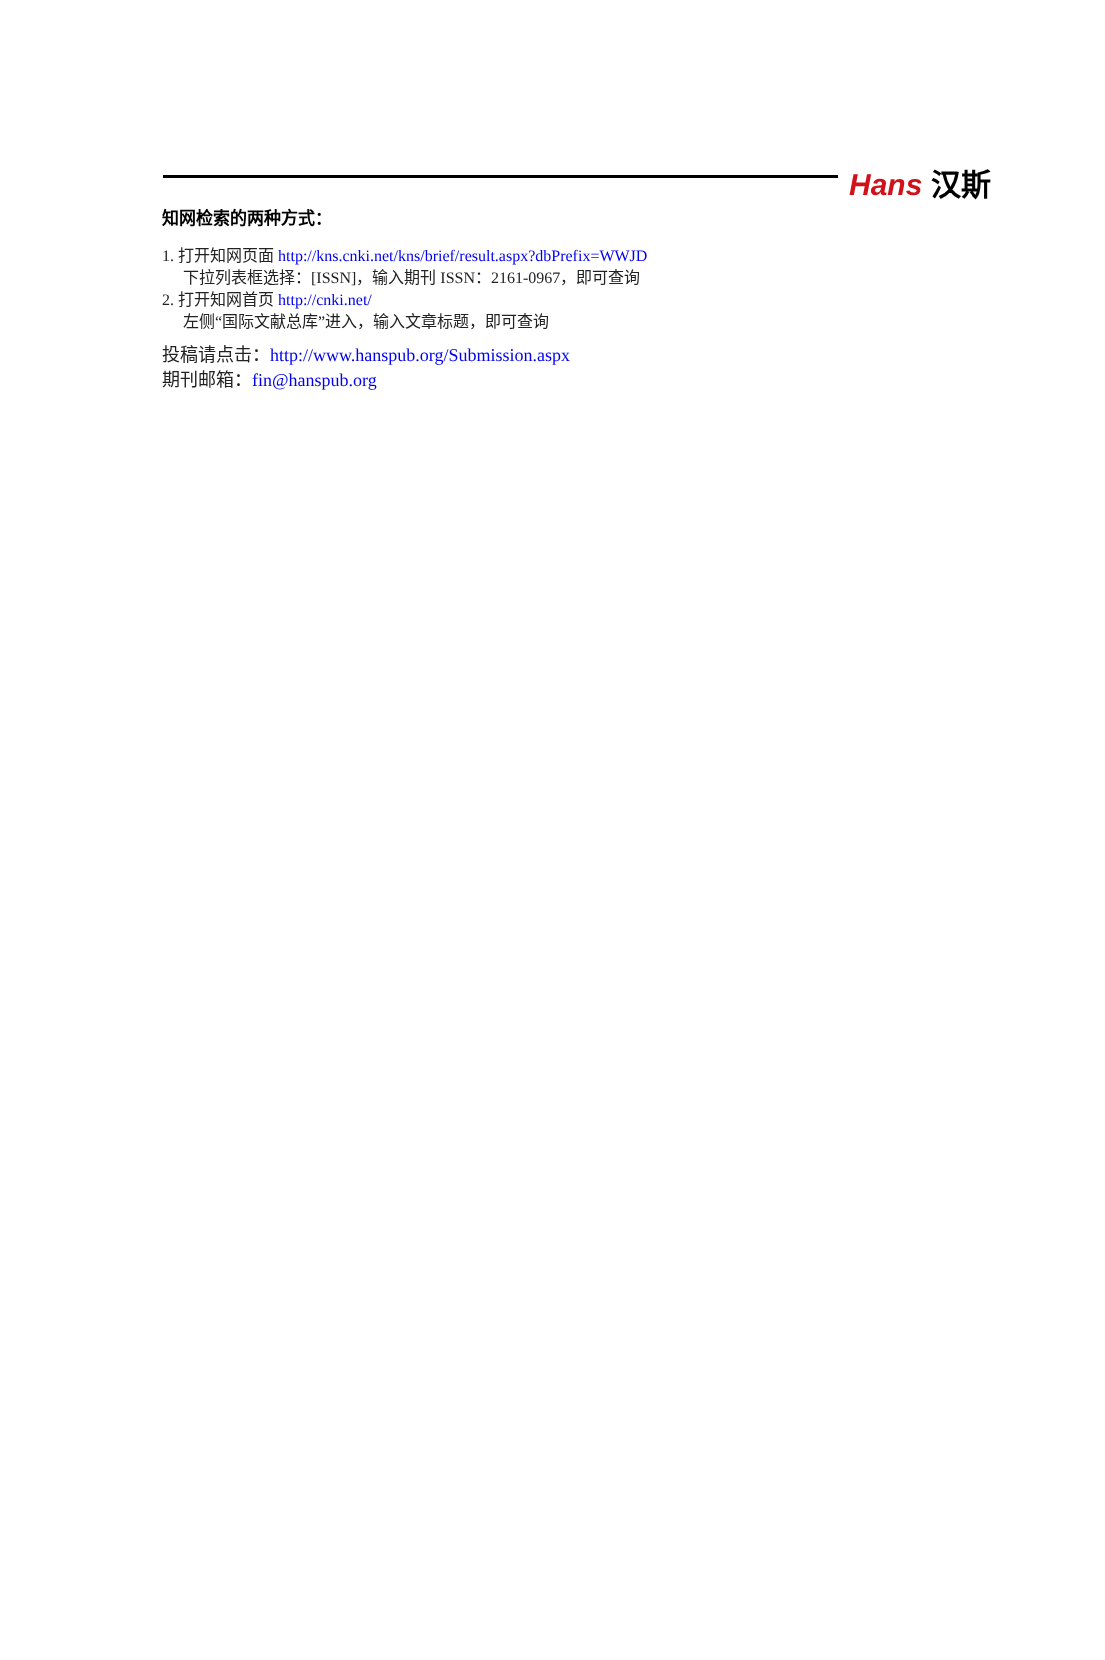Hans 汉斯
知网检索的两种方式：
1. 打开知网页面 http://kns.cnki.net/kns/brief/result.aspx?dbPrefix=WWJD
下拉列表框选择：[ISSN]，输入期刊 ISSN：2161-0967，即可查询
2. 打开知网首页 http://cnki.net/
左侧“国际文献总库”进入，输入文章标题，即可查询
投稿请点击：http://www.hanspub.org/Submission.aspx
期刊邮箱：fin@hanspub.org